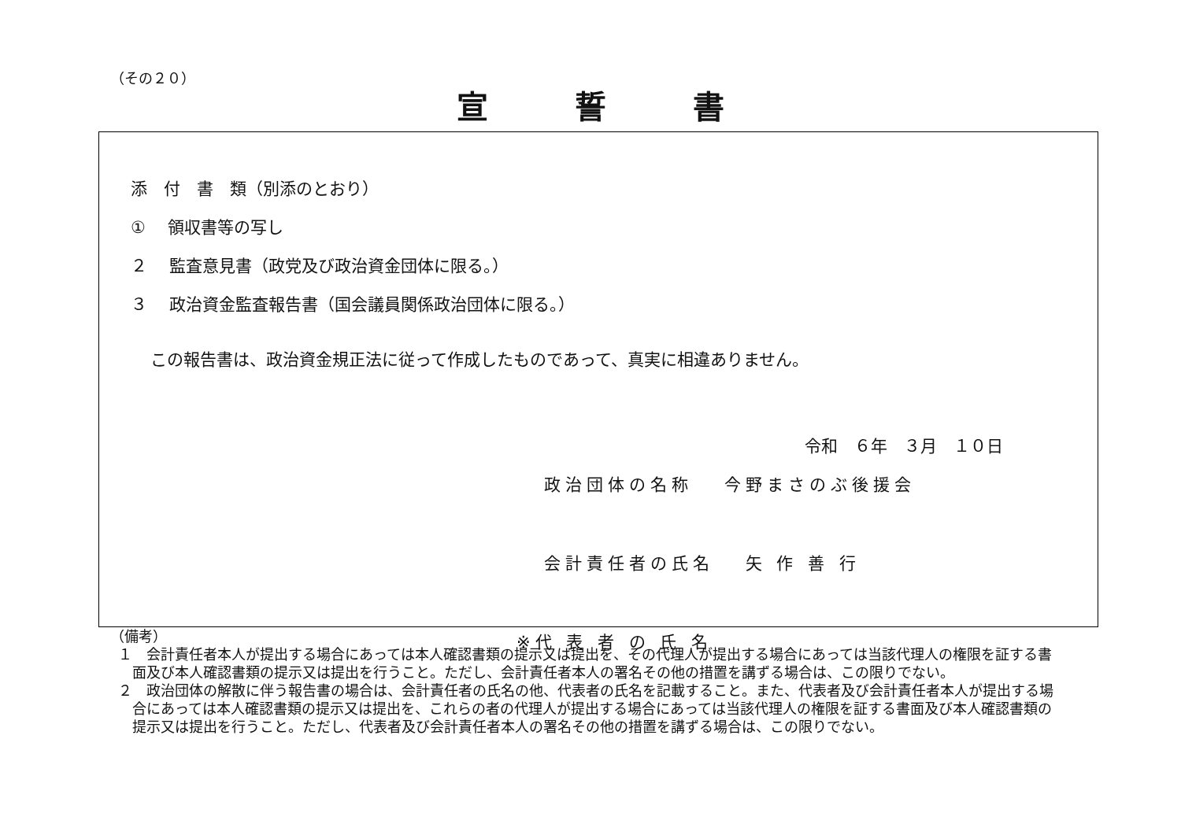（その２０）
宣誓書
添　付　書　類（別添のとおり）
① 　領収書等の写し
２　 監査意見書（政党及び政治資金団体に限る。）
３　 政治資金監査報告書（国会議員関係政治団体に限る。）
この報告書は、政治資金規正法に従って作成したものであって、真実に相違ありません。
令和　６年　３月　１０日
政治団体の名称　 今野まさのぶ後援会
会計責任者の氏名　 矢 作 善 行
※代 表 者 の 氏 名
（備考）
１　会計責任者本人が提出する場合にあっては本人確認書類の提示又は提出を、その代理人が提出する場合にあっては当該代理人の権限を証する書面及び本人確認書類の提示又は提出を行うこと。ただし、会計責任者本人の署名その他の措置を講ずる場合は、この限りでない。
２　政治団体の解散に伴う報告書の場合は、会計責任者の氏名の他、代表者の氏名を記載すること。また、代表者及び会計責任者本人が提出する場合にあっては本人確認書類の提示又は提出を、これらの者の代理人が提出する場合にあっては当該代理人の権限を証する書面及び本人確認書類の提示又は提出を行うこと。ただし、代表者及び会計責任者本人の署名その他の措置を講ずる場合は、この限りでない。